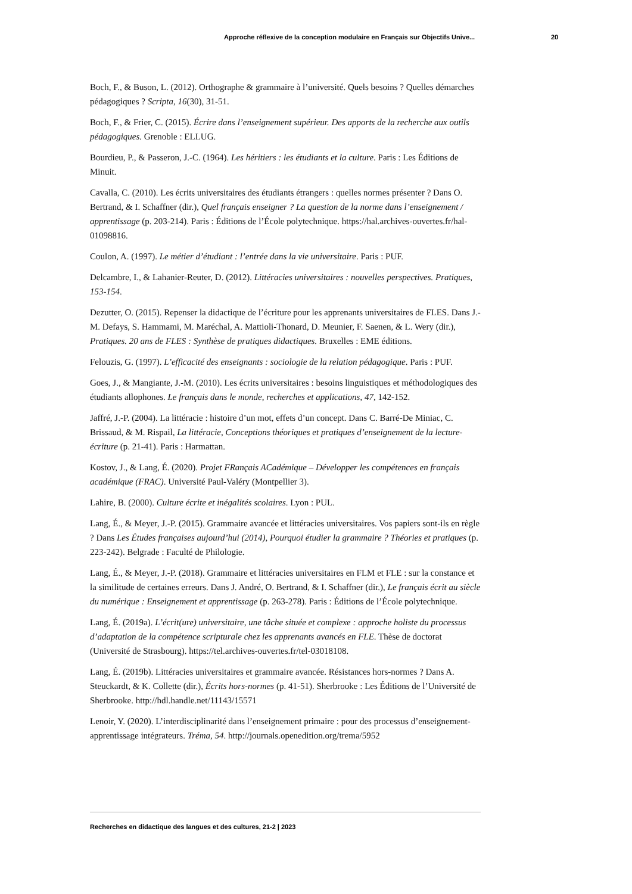Approche réflexive de la conception modulaire en Français sur Objectifs Unive... 20
Boch, F., & Buson, L. (2012). Orthographe & grammaire à l’université. Quels besoins ? Quelles démarches pédagogiques ? Scripta, 16(30), 31-51.
Boch, F., & Frier, C. (2015). Écrire dans l’enseignement supérieur. Des apports de la recherche aux outils pédagogiques. Grenoble : ELLUG.
Bourdieu, P., & Passeron, J.-C. (1964). Les héritiers : les étudiants et la culture. Paris : Les Éditions de Minuit.
Cavalla, C. (2010). Les écrits universitaires des étudiants étrangers : quelles normes présenter ? Dans O. Bertrand, & I. Schaffner (dir.), Quel français enseigner ? La question de la norme dans l’enseignement / apprentissage (p. 203-214). Paris : Éditions de l’École polytechnique. https://hal.archives-ouvertes.fr/hal-01098816.
Coulon, A. (1997). Le métier d’étudiant : l’entrée dans la vie universitaire. Paris : PUF.
Delcambre, I., & Lahanier-Reuter, D. (2012). Littéracies universitaires : nouvelles perspectives. Pratiques, 153-154.
Dezutter, O. (2015). Repenser la didactique de l’écriture pour les apprenants universitaires de FLES. Dans J.-M. Defays, S. Hammami, M. Maréchal, A. Mattioli-Thonard, D. Meunier, F. Saenen, & L. Wery (dir.), Pratiques. 20 ans de FLES : Synthèse de pratiques didactiques. Bruxelles : EME éditions.
Felouzis, G. (1997). L’efficacité des enseignants : sociologie de la relation pédagogique. Paris : PUF.
Goes, J., & Mangiante, J.-M. (2010). Les écrits universitaires : besoins linguistiques et méthodologiques des étudiants allophones. Le français dans le monde, recherches et applications, 47, 142-152.
Jaffré, J.-P. (2004). La littéracie : histoire d’un mot, effets d’un concept. Dans C. Barré-De Miniac, C. Brissaud, & M. Rispail, La littéracie, Conceptions théoriques et pratiques d’enseignement de la lecture-écriture (p. 21-41). Paris : Harmattan.
Kostov, J., & Lang, É. (2020). Projet FRançais ACadémique – Développer les compétences en français académique (FRAC). Université Paul-Valéry (Montpellier 3).
Lahire, B. (2000). Culture écrite et inégalités scolaires. Lyon : PUL.
Lang, É., & Meyer, J.-P. (2015). Grammaire avancée et littéracies universitaires. Vos papiers sont-ils en règle ? Dans Les Études françaises aujourd’hui (2014), Pourquoi étudier la grammaire ? Théories et pratiques (p. 223-242). Belgrade : Faculté de Philologie.
Lang, É., & Meyer, J.-P. (2018). Grammaire et littéracies universitaires en FLM et FLE : sur la constance et la similitude de certaines erreurs. Dans J. André, O. Bertrand, & I. Schaffner (dir.), Le français écrit au siècle du numérique : Enseignement et apprentissage (p. 263-278). Paris : Éditions de l’École polytechnique.
Lang, É. (2019a). L’écrit(ure) universitaire, une tâche située et complexe : approche holiste du processus d’adaptation de la compétence scripturale chez les apprenants avancés en FLE. Thèse de doctorat (Université de Strasbourg). https://tel.archives-ouvertes.fr/tel-03018108.
Lang, É. (2019b). Littéracies universitaires et grammaire avancée. Résistances hors-normes ? Dans A. Steuckardt, & K. Collette (dir.), Écrits hors-normes (p. 41-51). Sherbrooke : Les Éditions de l’Université de Sherbrooke. http://hdl.handle.net/11143/15571
Lenoir, Y. (2020). L’interdisciplinarité dans l’enseignement primaire : pour des processus d’enseignement-apprentissage intégrateurs. Tréma, 54. http://journals.openedition.org/trema/5952
Recherches en didactique des langues et des cultures, 21-2 | 2023